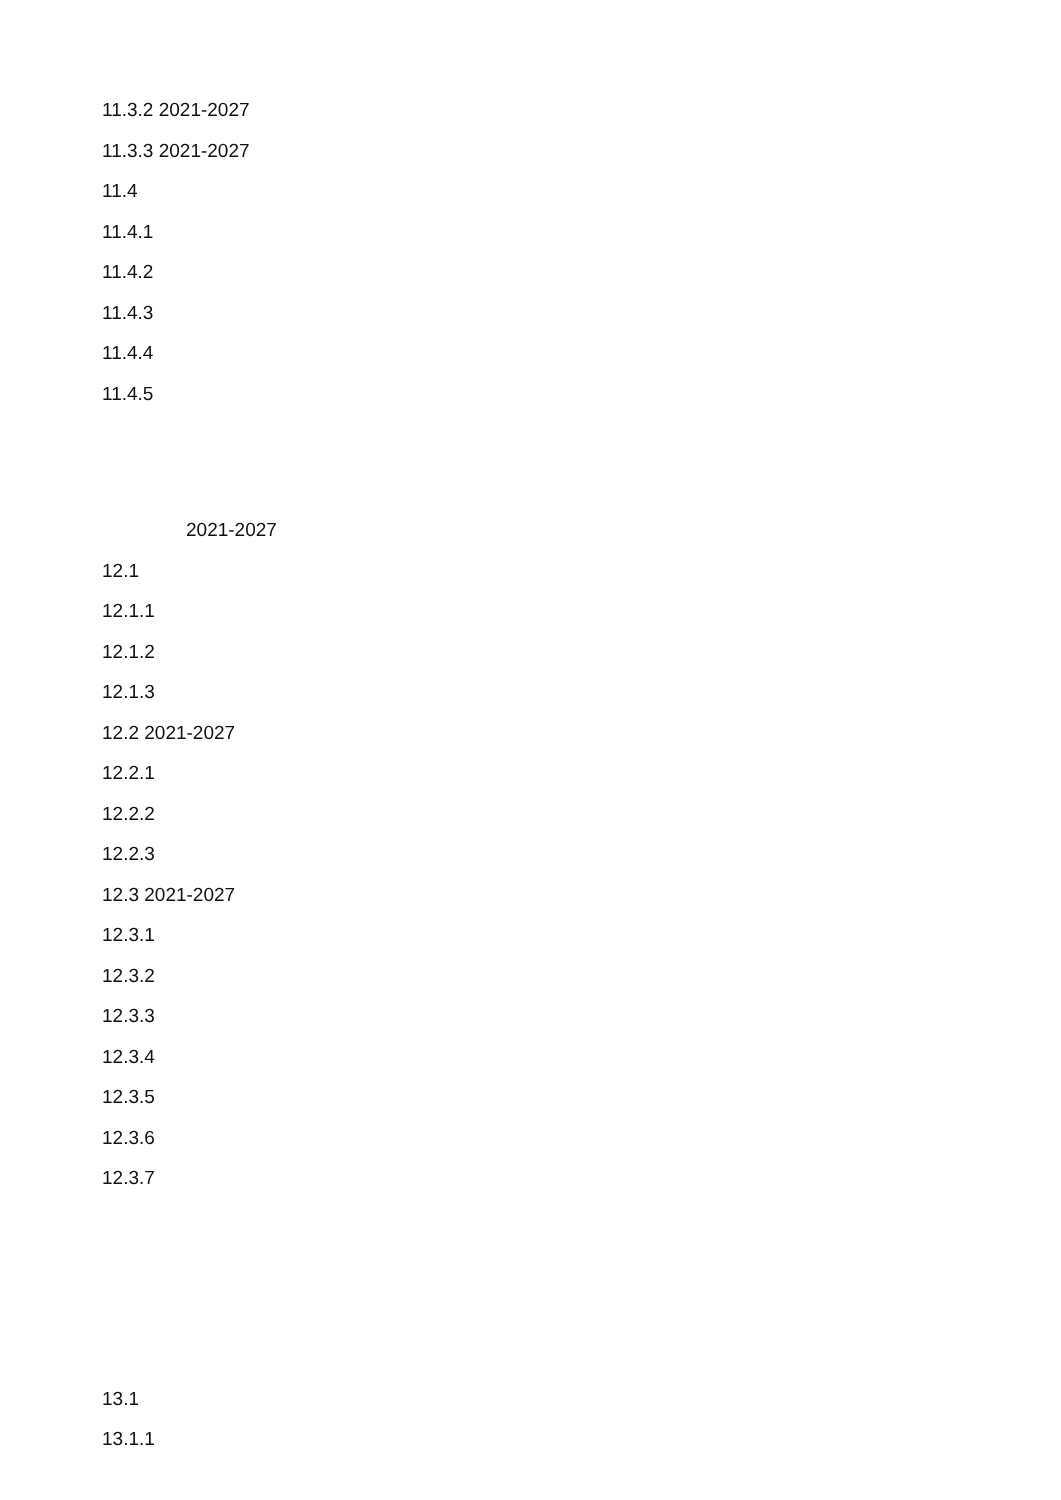11.3.2 2021-2027
11.3.3 2021-2027
11.4
11.4.1
11.4.2
11.4.3
11.4.4
11.4.5
2021-2027
12.1
12.1.1
12.1.2
12.1.3
12.2 2021-2027
12.2.1
12.2.2
12.2.3
12.3 2021-2027
12.3.1
12.3.2
12.3.3
12.3.4
12.3.5
12.3.6
12.3.7
13.1
13.1.1